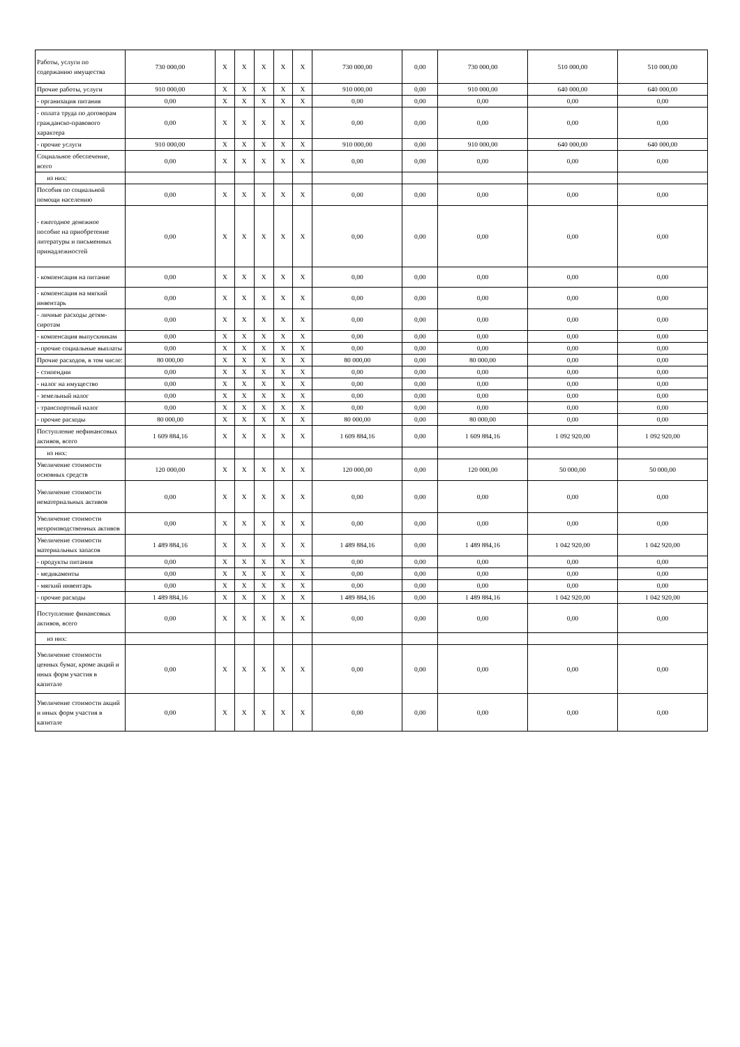| Работы, услуги по содержанию имущества | 730 000,00 | X | X | X | X | X | 730 000,00 | 0,00 | 730 000,00 | 510 000,00 | 510 000,00 |
| Прочие работы, услуги | 910 000,00 | X | X | X | X | X | 910 000,00 | 0,00 | 910 000,00 | 640 000,00 | 640 000,00 |
| - организация питания | 0,00 | X | X | X | X | X | 0,00 | 0,00 | 0,00 | 0,00 | 0,00 |
| - оплата труда по договорам гражданско-правового характера | 0,00 | X | X | X | X | X | 0,00 | 0,00 | 0,00 | 0,00 | 0,00 |
| - прочие услуги | 910 000,00 | X | X | X | X | X | 910 000,00 | 0,00 | 910 000,00 | 640 000,00 | 640 000,00 |
| Социальное обеспечение, всего | 0,00 | X | X | X | X | X | 0,00 | 0,00 | 0,00 | 0,00 | 0,00 |
| из них: | | | | | | | | | | | |
| Пособия по социальной помощи населению | 0,00 | X | X | X | X | X | 0,00 | 0,00 | 0,00 | 0,00 | 0,00 |
| - ежегодное денежное пособие на приобретение литературы и письменных принадлежностей | 0,00 | X | X | X | X | X | 0,00 | 0,00 | 0,00 | 0,00 | 0,00 |
| - компенсация на питание | 0,00 | X | X | X | X | X | 0,00 | 0,00 | 0,00 | 0,00 | 0,00 |
| - компенсация на мягкий инвентарь | 0,00 | X | X | X | X | X | 0,00 | 0,00 | 0,00 | 0,00 | 0,00 |
| - личные расходы детям-сиротам | 0,00 | X | X | X | X | X | 0,00 | 0,00 | 0,00 | 0,00 | 0,00 |
| - компенсация выпускникам | 0,00 | X | X | X | X | X | 0,00 | 0,00 | 0,00 | 0,00 | 0,00 |
| - прочие социальные выплаты | 0,00 | X | X | X | X | X | 0,00 | 0,00 | 0,00 | 0,00 | 0,00 |
| Прочие расходов, в том числе: | 80 000,00 | X | X | X | X | X | 80 000,00 | 0,00 | 80 000,00 | 0,00 | 0,00 |
| - стипендии | 0,00 | X | X | X | X | X | 0,00 | 0,00 | 0,00 | 0,00 | 0,00 |
| - налог на имущество | 0,00 | X | X | X | X | X | 0,00 | 0,00 | 0,00 | 0,00 | 0,00 |
| - земельный налог | 0,00 | X | X | X | X | X | 0,00 | 0,00 | 0,00 | 0,00 | 0,00 |
| - транспортный налог | 0,00 | X | X | X | X | X | 0,00 | 0,00 | 0,00 | 0,00 | 0,00 |
| - прочие расходы | 80 000,00 | X | X | X | X | X | 80 000,00 | 0,00 | 80 000,00 | 0,00 | 0,00 |
| Поступление нефинансовых активов, всего | 1 609 884,16 | X | X | X | X | X | 1 609 884,16 | 0,00 | 1 609 884,16 | 1 092 920,00 | 1 092 920,00 |
| из них: | | | | | | | | | | | |
| Увеличение стоимости основных средств | 120 000,00 | X | X | X | X | X | 120 000,00 | 0,00 | 120 000,00 | 50 000,00 | 50 000,00 |
| Увеличение стоимости нематериальных активов | 0,00 | X | X | X | X | X | 0,00 | 0,00 | 0,00 | 0,00 | 0,00 |
| Увеличение стоимости непроизводственных активов | 0,00 | X | X | X | X | X | 0,00 | 0,00 | 0,00 | 0,00 | 0,00 |
| Увеличение стоимости материальных запасов | 1 489 884,16 | X | X | X | X | X | 1 489 884,16 | 0,00 | 1 489 884,16 | 1 042 920,00 | 1 042 920,00 |
| - продукты питания | 0,00 | X | X | X | X | X | 0,00 | 0,00 | 0,00 | 0,00 | 0,00 |
| - медикаменты | 0,00 | X | X | X | X | X | 0,00 | 0,00 | 0,00 | 0,00 | 0,00 |
| - мягкий инвентарь | 0,00 | X | X | X | X | X | 0,00 | 0,00 | 0,00 | 0,00 | 0,00 |
| - прочие расходы | 1 489 884,16 | X | X | X | X | X | 1 489 884,16 | 0,00 | 1 489 884,16 | 1 042 920,00 | 1 042 920,00 |
| Поступление финансовых активов, всего | 0,00 | X | X | X | X | X | 0,00 | 0,00 | 0,00 | 0,00 | 0,00 |
| из них: | | | | | | | | | | | |
| Увеличение стоимости ценных бумаг, кроме акций и иных форм участия в капитале | 0,00 | X | X | X | X | X | 0,00 | 0,00 | 0,00 | 0,00 | 0,00 |
| Увеличение стоимости акций и иных форм участия в капитале | 0,00 | X | X | X | X | X | 0,00 | 0,00 | 0,00 | 0,00 | 0,00 |